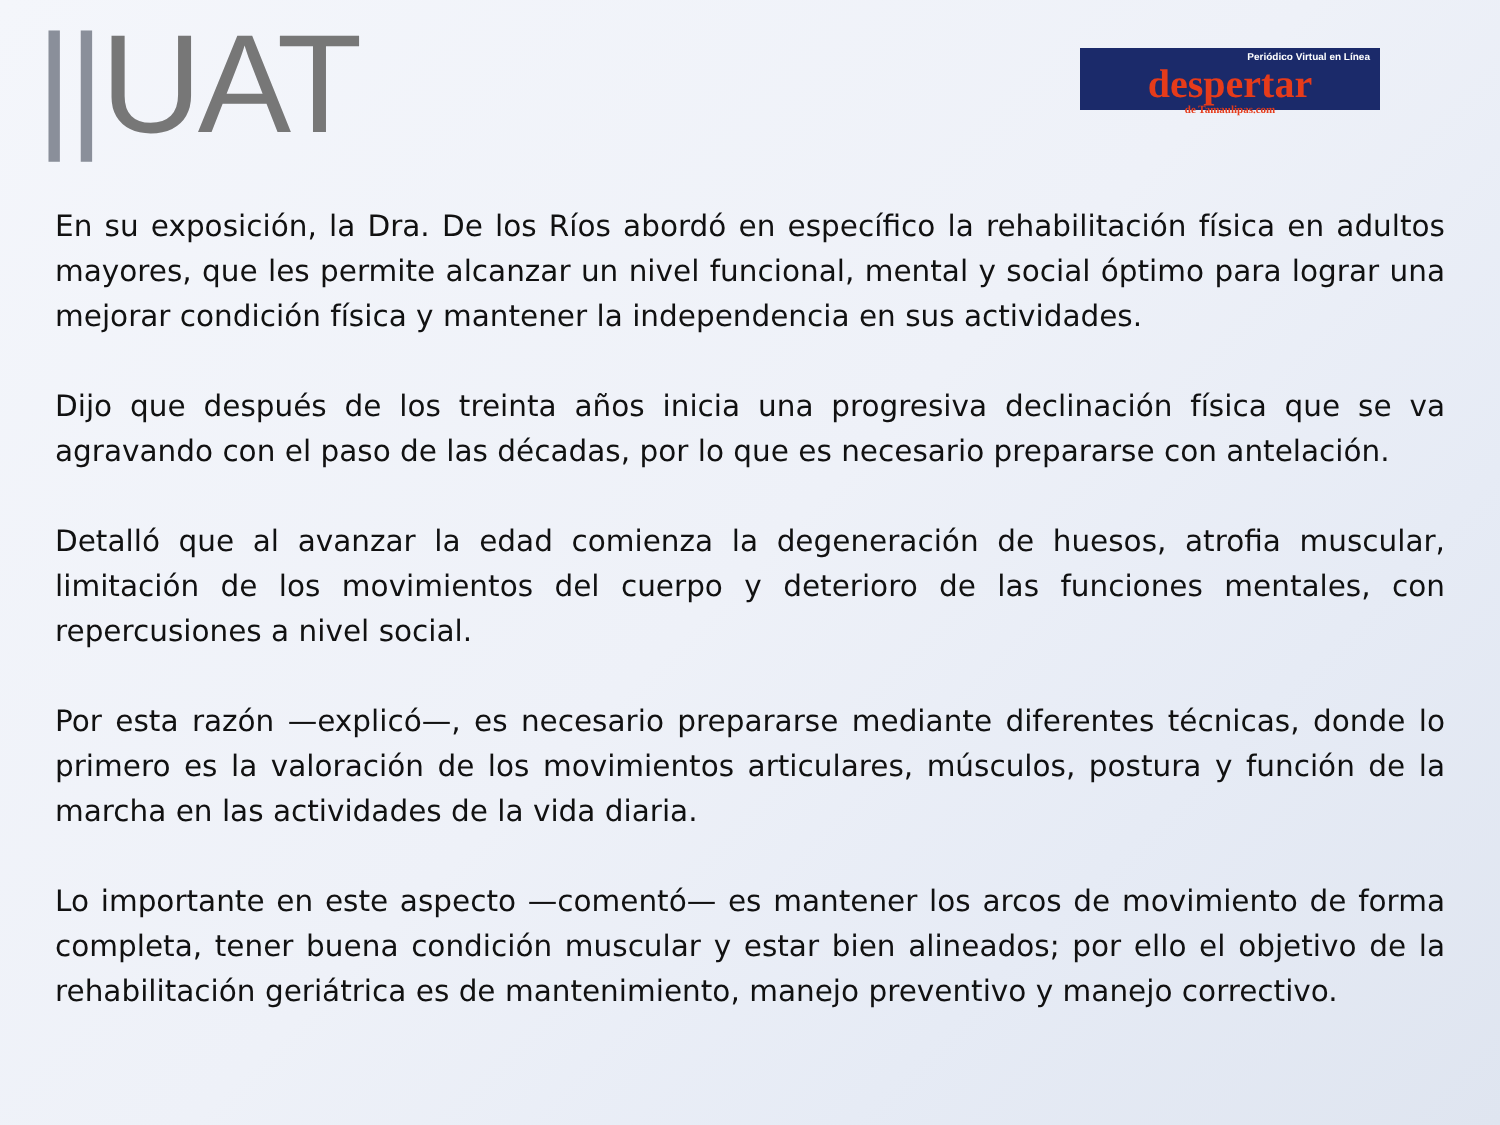||UAT
Periódico Virtual en Línea
despertar
de Tamaulipas.com
En su exposición, la Dra. De los Ríos abordó en específico la rehabilitación física en adultos mayores, que les permite alcanzar un nivel funcional, mental y social óptimo para lograr una mejorar condición física y mantener la independencia en sus actividades.
Dijo que después de los treinta años inicia una progresiva declinación física que se va agravando con el paso de las décadas, por lo que es necesario prepararse con antelación.
Detalló que al avanzar la edad comienza la degeneración de huesos, atrofia muscular, limitación de los movimientos del cuerpo y deterioro de las funciones mentales, con repercusiones a nivel social.
Por esta razón —explicó—, es necesario prepararse mediante diferentes técnicas, donde lo primero es la valoración de los movimientos articulares, músculos, postura y función de la marcha en las actividades de la vida diaria.
Lo importante en este aspecto —comentó— es mantener los arcos de movimiento de forma completa, tener buena condición muscular y estar bien alineados; por ello el objetivo de la rehabilitación geriátrica es de mantenimiento, manejo preventivo y manejo correctivo.